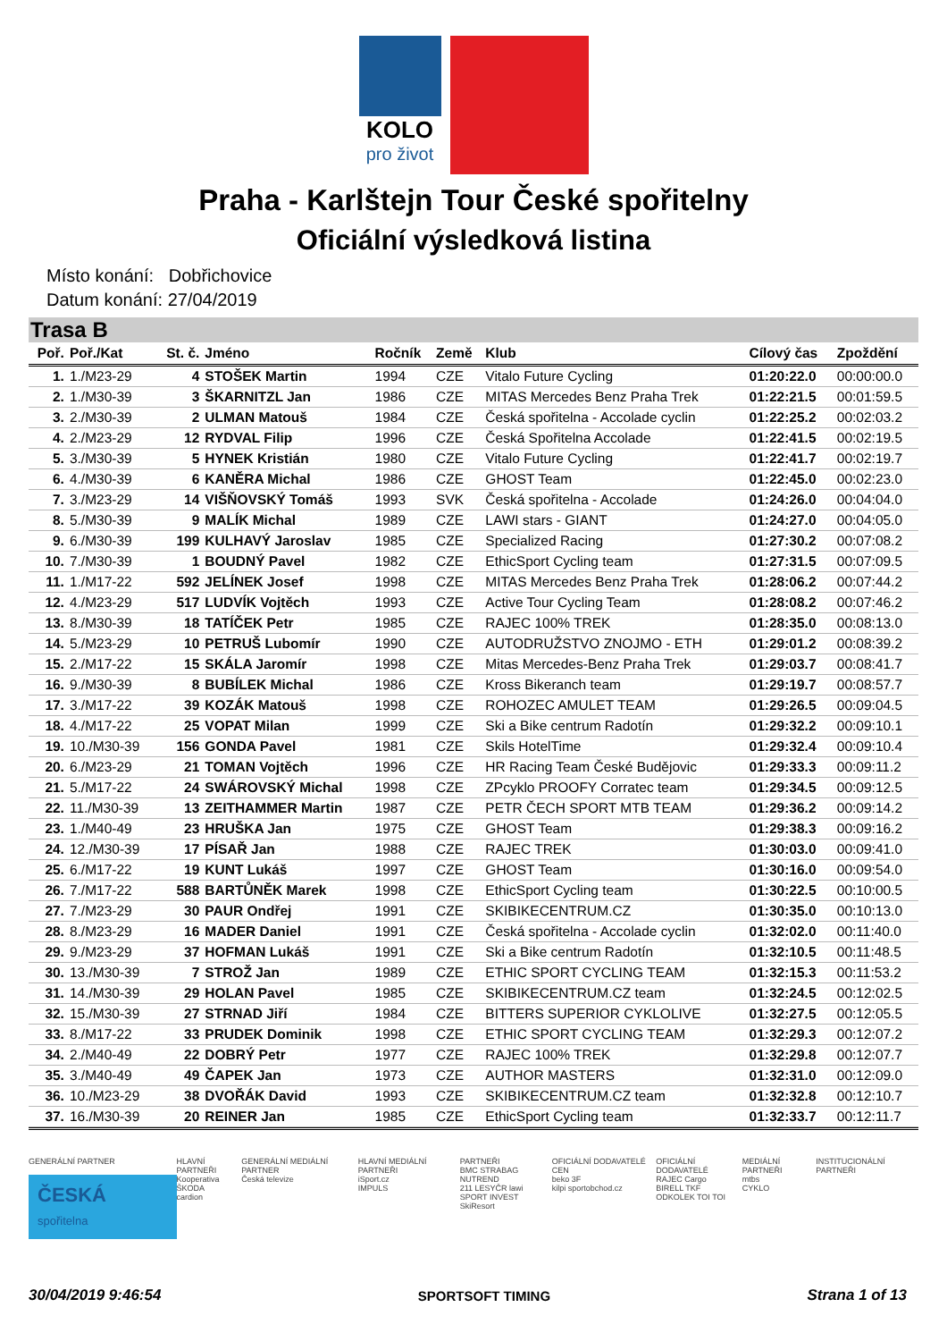KOLO
pro život
Praha - Karlštejn Tour České spořitelny
Oficiální výsledková listina
Místo konání: Dobřichovice
Datum konání: 27/04/2019
Trasa B
| Poř. | Poř./Kat | St. č. | Jméno | Ročník | Země | Klub | Cílový čas | Zpoždění |
| --- | --- | --- | --- | --- | --- | --- | --- | --- |
| 1. | 1./M23-29 | 4 | STOŠEK Martin | 1994 | CZE | Vitalo Future Cycling | 01:20:22.0 | 00:00:00.0 |
| 2. | 1./M30-39 | 3 | ŠKARNITZL Jan | 1986 | CZE | MITAS Mercedes Benz Praha Trek | 01:22:21.5 | 00:01:59.5 |
| 3. | 2./M30-39 | 2 | ULMAN Matouš | 1984 | CZE | Česká spořitelna - Accolade cyclin | 01:22:25.2 | 00:02:03.2 |
| 4. | 2./M23-29 | 12 | RYDVAL Filip | 1996 | CZE | Česká Spořitelna Accolade | 01:22:41.5 | 00:02:19.5 |
| 5. | 3./M30-39 | 5 | HYNEK Kristián | 1980 | CZE | Vitalo Future Cycling | 01:22:41.7 | 00:02:19.7 |
| 6. | 4./M30-39 | 6 | KANĚRA Michal | 1986 | CZE | GHOST Team | 01:22:45.0 | 00:02:23.0 |
| 7. | 3./M23-29 | 14 | VIŠŇOVSKÝ Tomáš | 1993 | SVK | Česká spořitelna - Accolade | 01:24:26.0 | 00:04:04.0 |
| 8. | 5./M30-39 | 9 | MALÍK Michal | 1989 | CZE | LAWI stars - GIANT | 01:24:27.0 | 00:04:05.0 |
| 9. | 6./M30-39 | 199 | KULHAVÝ Jaroslav | 1985 | CZE | Specialized Racing | 01:27:30.2 | 00:07:08.2 |
| 10. | 7./M30-39 | 1 | BOUDNÝ Pavel | 1982 | CZE | EthicSport Cycling team | 01:27:31.5 | 00:07:09.5 |
| 11. | 1./M17-22 | 592 | JELÍNEK Josef | 1998 | CZE | MITAS Mercedes Benz Praha Trek | 01:28:06.2 | 00:07:44.2 |
| 12. | 4./M23-29 | 517 | LUDVÍK Vojtěch | 1993 | CZE | Active Tour Cycling Team | 01:28:08.2 | 00:07:46.2 |
| 13. | 8./M30-39 | 18 | TATÍČEK Petr | 1985 | CZE | RAJEC 100% TREK | 01:28:35.0 | 00:08:13.0 |
| 14. | 5./M23-29 | 10 | PETRUŠ Lubomír | 1990 | CZE | AUTODRUŽSTVO ZNOJMO - ETH | 01:29:01.2 | 00:08:39.2 |
| 15. | 2./M17-22 | 15 | SKÁLA Jaromír | 1998 | CZE | Mitas Mercedes-Benz Praha Trek | 01:29:03.7 | 00:08:41.7 |
| 16. | 9./M30-39 | 8 | BUBÍLEK Michal | 1986 | CZE | Kross Bikeranch team | 01:29:19.7 | 00:08:57.7 |
| 17. | 3./M17-22 | 39 | KOZÁK Matouš | 1998 | CZE | ROHOZEC AMULET TEAM | 01:29:26.5 | 00:09:04.5 |
| 18. | 4./M17-22 | 25 | VOPAT Milan | 1999 | CZE | Ski a Bike centrum Radotín | 01:29:32.2 | 00:09:10.1 |
| 19. | 10./M30-39 | 156 | GONDA Pavel | 1981 | CZE | Skils HotelTime | 01:29:32.4 | 00:09:10.4 |
| 20. | 6./M23-29 | 21 | TOMAN Vojtěch | 1996 | CZE | HR Racing Team České Budějovic | 01:29:33.3 | 00:09:11.2 |
| 21. | 5./M17-22 | 24 | SWÁROVSKÝ Michal | 1998 | CZE | ZPcyklo PROOFY Corratec team | 01:29:34.5 | 00:09:12.5 |
| 22. | 11./M30-39 | 13 | ZEITHAMMER Martin | 1987 | CZE | PETR ČECH SPORT MTB TEAM | 01:29:36.2 | 00:09:14.2 |
| 23. | 1./M40-49 | 23 | HRUŠKA Jan | 1975 | CZE | GHOST Team | 01:29:38.3 | 00:09:16.2 |
| 24. | 12./M30-39 | 17 | PÍSAŘ Jan | 1988 | CZE | RAJEC TREK | 01:30:03.0 | 00:09:41.0 |
| 25. | 6./M17-22 | 19 | KUNT Lukáš | 1997 | CZE | GHOST Team | 01:30:16.0 | 00:09:54.0 |
| 26. | 7./M17-22 | 588 | BARTŮNĚK Marek | 1998 | CZE | EthicSport Cycling team | 01:30:22.5 | 00:10:00.5 |
| 27. | 7./M23-29 | 30 | PAUR Ondřej | 1991 | CZE | SKIBIKECENTRUM.CZ | 01:30:35.0 | 00:10:13.0 |
| 28. | 8./M23-29 | 16 | MADER Daniel | 1991 | CZE | Česká spořitelna - Accolade cyclin | 01:32:02.0 | 00:11:40.0 |
| 29. | 9./M23-29 | 37 | HOFMAN Lukáš | 1991 | CZE | Ski a Bike centrum Radotín | 01:32:10.5 | 00:11:48.5 |
| 30. | 13./M30-39 | 7 | STROŽ Jan | 1989 | CZE | ETHIC SPORT CYCLING TEAM | 01:32:15.3 | 00:11:53.2 |
| 31. | 14./M30-39 | 29 | HOLAN Pavel | 1985 | CZE | SKIBIKECENTRUM.CZ team | 01:32:24.5 | 00:12:02.5 |
| 32. | 15./M30-39 | 27 | STRNAD Jiří | 1984 | CZE | BITTERS SUPERIOR CYKLOLIVE | 01:32:27.5 | 00:12:05.5 |
| 33. | 8./M17-22 | 33 | PRUDEK Dominik | 1998 | CZE | ETHIC SPORT CYCLING TEAM | 01:32:29.3 | 00:12:07.2 |
| 34. | 2./M40-49 | 22 | DOBRÝ Petr | 1977 | CZE | RAJEC 100% TREK | 01:32:29.8 | 00:12:07.7 |
| 35. | 3./M40-49 | 49 | ČAPEK Jan | 1973 | CZE | AUTHOR MASTERS | 01:32:31.0 | 00:12:09.0 |
| 36. | 10./M23-29 | 38 | DVOŘÁK David | 1993 | CZE | SKIBIKECENTRUM.CZ team | 01:32:32.8 | 00:12:10.7 |
| 37. | 16./M30-39 | 20 | REINER Jan | 1985 | CZE | EthicSport Cycling team | 01:32:33.7 | 00:12:11.7 |
GENERÁLNÍ PARTNER
ČESKÁ
spořitelna
HLAVNÍ PARTNEŘI
Kooperativa
ŠKODA
cardion
GENERÁLNÍ MEDIÁLNÍ PARTNER
Česká televize
HLAVNÍ MEDIÁLNÍ PARTNEŘI
iSport.cz
IMPULS
PARTNEŘI
BMC STRABAG NUTREND
211 LESYČR lawi
SPORT INVEST SkiResort
OFICIÁLNÍ DODAVATELÉ CEN
beko 3F
kilpi sportobchod.cz
OFICIÁLNÍ DODAVATELÉ
RAJEC Cargo
BIRELL TKF
ODKOLEK TOI TOI
MEDIÁLNÍ PARTNEŘI
mtbs
CYKLO
INSTITUCIONÁLNÍ PARTNEŘI
30/04/2019 9:46:54 SPORTSOFT TIMING Strana 1 of 13